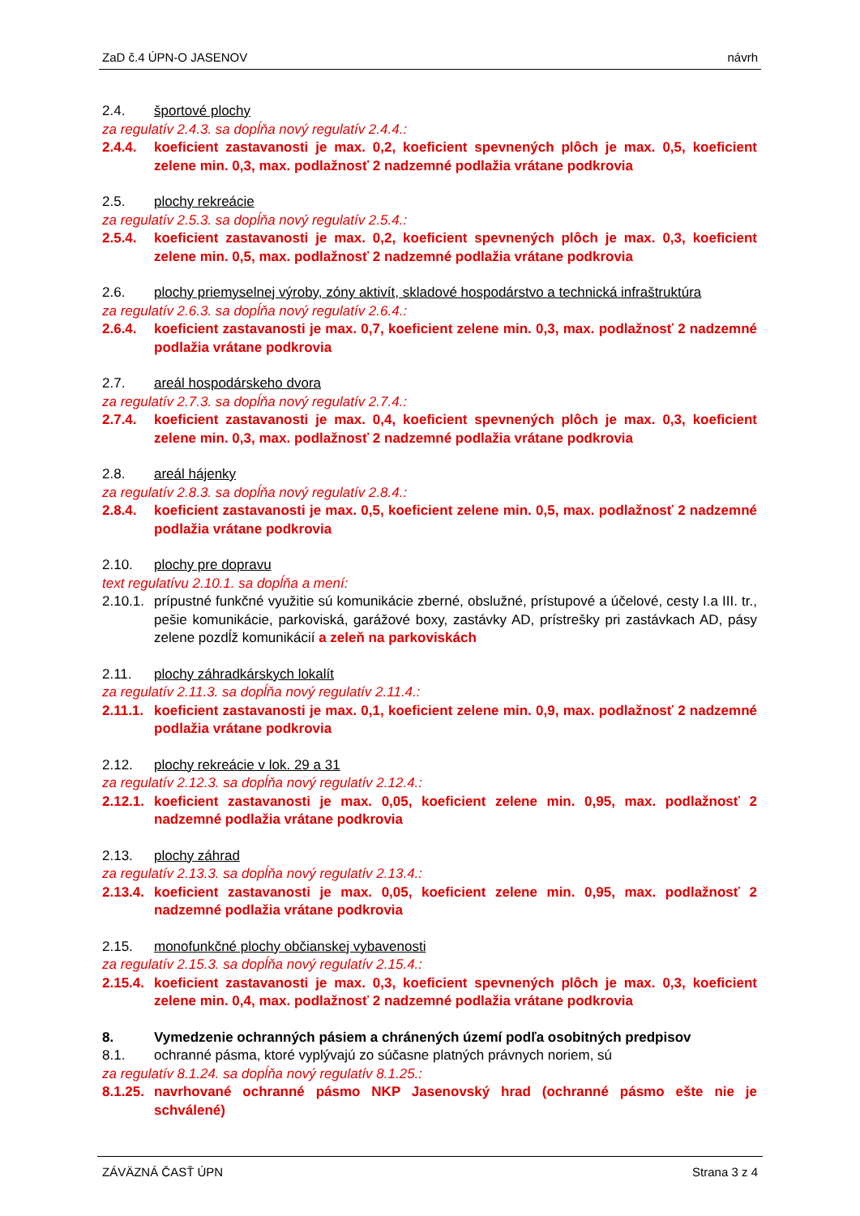ZaD č.4 ÚPN-O JASENOV návrh
2.4. športové plochy
za regulatív 2.4.3. sa dopĺňa nový regulatív 2.4.4.:
2.4.4. koeficient zastavanosti je max. 0,2, koeficient spevnených plôch je max. 0,5, koeficient zelene min. 0,3, max. podlažnosť 2 nadzemné podlažia vrátane podkrovia
2.5. plochy rekreácie
za regulatív 2.5.3. sa dopĺňa nový regulatív 2.5.4.:
2.5.4. koeficient zastavanosti je max. 0,2, koeficient spevnených plôch je max. 0,3, koeficient zelene min. 0,5, max. podlažnosť 2 nadzemné podlažia vrátane podkrovia
2.6. plochy priemyselnej výroby, zóny aktivít, skladové hospodárstvo a technická infraštruktúra
za regulatív 2.6.3. sa dopĺňa nový regulatív 2.6.4.:
2.6.4. koeficient zastavanosti je max. 0,7, koeficient zelene min. 0,3, max. podlažnosť 2 nadzemné podlažia vrátane podkrovia
2.7. areál hospodárskeho dvora
za regulatív 2.7.3. sa dopĺňa nový regulatív 2.7.4.:
2.7.4. koeficient zastavanosti je max. 0,4, koeficient spevnených plôch je max. 0,3, koeficient zelene min. 0,3, max. podlažnosť 2 nadzemné podlažia vrátane podkrovia
2.8. areál hájenky
za regulatív 2.8.3. sa dopĺňa nový regulatív 2.8.4.:
2.8.4. koeficient zastavanosti je max. 0,5, koeficient zelene min. 0,5, max. podlažnosť 2 nadzemné podlažia vrátane podkrovia
2.10. plochy pre dopravu
text regulatívu 2.10.1. sa dopĺňa a mení:
2.10.1. prípustné funkčné využitie sú komunikácie zberné, obslužné, prístupové a účelové, cesty I.a III. tr., pešie komunikácie, parkoviská, garážové boxy, zastávky AD, prístrešky pri zastávkach AD, pásy zelene pozdĺž komunikácií a zeleň na parkoviskách
2.11. plochy záhradkárskych lokalít
za regulatív 2.11.3. sa dopĺňa nový regulatív 2.11.4.:
2.11.1. koeficient zastavanosti je max. 0,1, koeficient zelene min. 0,9, max. podlažnosť 2 nadzemné podlažia vrátane podkrovia
2.12. plochy rekreácie v lok. 29 a 31
za regulatív 2.12.3. sa dopĺňa nový regulatív 2.12.4.:
2.12.1. koeficient zastavanosti je max. 0,05, koeficient zelene min. 0,95, max. podlažnosť 2 nadzemné podlažia vrátane podkrovia
2.13. plochy záhrad
za regulatív 2.13.3. sa dopĺňa nový regulatív 2.13.4.:
2.13.4. koeficient zastavanosti je max. 0,05, koeficient zelene min. 0,95, max. podlažnosť 2 nadzemné podlažia vrátane podkrovia
2.15. monofunkčné plochy občianskej vybavenosti
za regulatív 2.15.3. sa dopĺňa nový regulatív 2.15.4.:
2.15.4. koeficient zastavanosti je max. 0,3, koeficient spevnených plôch je max. 0,3, koeficient zelene min. 0,4, max. podlažnosť 2 nadzemné podlažia vrátane podkrovia
8. Vymedzenie ochranných pásiem a chránených území podľa osobitných predpisov
8.1. ochranné pásma, ktoré vyplývajú zo súčasne platných právnych noriem, sú
za regulatív 8.1.24. sa dopĺňa nový regulatív 8.1.25.:
8.1.25. navrhované ochranné pásmo NKP Jasenovský hrad (ochranné pásmo ešte nie je schválené)
ZÁVÄZNÁ ČASŤ ÚPN Strana 3 z 4